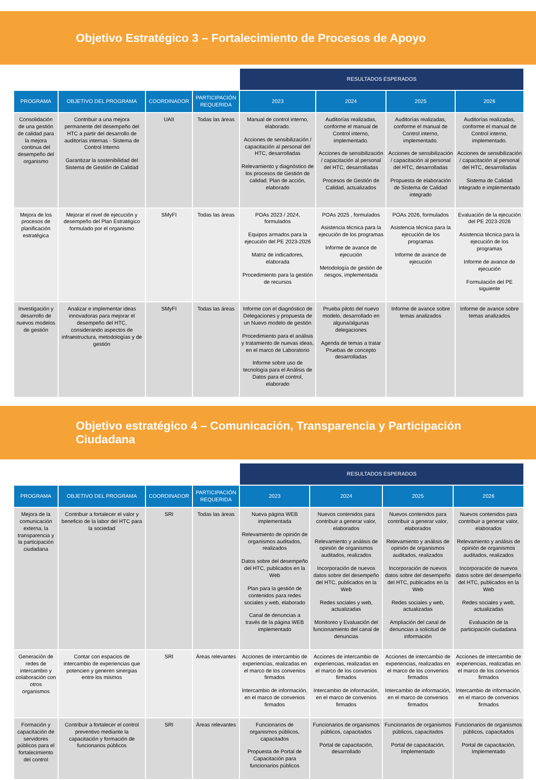Objetivo Estratégico 3 – Fortalecimiento de Procesos de Apoyo
| | | | | RESULTADOS ESPERADOS | | | |
| --- | --- | --- | --- | --- | --- | --- | --- |
| PROGRAMA | OBJETIVO DEL PROGRAMA | COORDINADOR | PARTICIPACIÓN REQUERIDA | 2023 | 2024 | 2025 | 2026 |
| Consolidación de una gestión de calidad para la mejora continua del desempeño del organismo | Contribuir a una mejora permanente del desempeño del HTC a partir del desarrollo de auditorías internas - Sistema de Control Interno Garantizar la sostenibilidad del Sistema de Gestión de Calidad | UAII | Todas las áreas | Manual de control interno, elaborado. Acciones de sensibilización / capacitación al personal del HTC, desarrolladas Relevamiento y diagnóstico de los procesos de Gestión de calidad. Plan de acción, elaborado | Auditorías realizadas, conforme el manual de Control interno, implementado. Acciones de sensibilización / capacitación al personal del HTC, desarrolladas Procesos de Gestión de Calidad, actualizados | Auditorías realizadas, conforme el manual de Control interno, implementado. Acciones de sensibilización / capacitación al personal del HTC, desarrolladas Propuesta de elaboración de Sistema de Calidad integrado | Auditorías realizadas, conforme el manual de Control interno, implementado. Acciones de sensibilización / capacitación al personal del HTC, desarrolladas Sistema de Calidad integrado e implementado |
| Mejora de los procesos de planificación estratégica | Mejorar el nivel de ejecución y desempeño del Plan Estratégico formulado por el organismo | SMyFI | Todas las áreas | POAs 2023 / 2024, formulados Equipos armados para la ejecución del PE 2023-2026 Matriz de indicadores, elaborada Procedimiento para la gestión de recursos | POAs 2025 , formulados Asistencia técnica para la ejecución de los programas Informe de avance de ejecución Metodología de gestión de riesgos, implementada | POAs 2026, formulados Asistencia técnica para la ejecución de los programas Informe de avance de ejecución | Evaluación de la ejecución del PE 2023-2026 Asistencia técnica para la ejecución de los programas Informe de avance de ejecución Formulación del PE siguiente |
| Investigación y desarrollo de nuevos modelos de gestión | Analizar e implementar ideas innovadoras para mejorar el desempeño del HTC, considerando aspectos de infraestructura, metodologías y de gestión | SMyFI | Todas las áreas | Informe con el diagnóstico de Delegaciones y propuesta de un Nuevo modelo de gestión Procedimiento para el análisis y tratamiento de nuevas ideas, en el marco de Laboratorio Informe sobre uso de tecnología para el Análisis de Datos para el control, elaborado | Prueba piloto del nuevo modelo, desarrollado en alguna/algunas delegaciones Agenda de temas a tratar Pruebas de concepto desarrolladas | Informe de avance sobre temas analizados | Informe de avance sobre temas analizados |
Objetivo estratégico 4 – Comunicación, Transparencia y Participación
Ciudadana
| | | | | RESULTADOS ESPERADOS | | | |
| --- | --- | --- | --- | --- | --- | --- | --- |
| PROGRAMA | OBJETIVO DEL PROGRAMA | COORDINADOR | PARTICIPACIÓN REQUERIDA | 2023 | 2024 | 2025 | 2026 |
| Mejora de la comunicación externa, la transparencia y la participación ciudadana | Contribuir a fortalecer el valor y beneficio de la labor del HTC para la sociedad | SRI | Todas las áreas | Nueva página WEB implementada Relevamiento de opinión de organismos auditados, realizados Datos sobre del desempeño del HTC, publicados en la Web Plan para la gestión de contenidos para redes sociales y web, elaborado Canal de denuncias a través de la página WEB implementado | Nuevos contenidos para contribuir a generar valor, elaborados Relevamiento y análisis de opinión de organismos auditados, realizados Incorporación de nuevos datos sobre del desempeño del HTC, publicados en la Web Redes sociales y web, actualizadas Monitoreo y Evaluación del funcionamiento del canal de denuncias | Nuevos contenidos para contribuir a generar valor, elaborados Relevamiento y análisis de opinión de organismos auditados, realizados Incorporación de nuevos datos sobre del desempeño del HTC, publicados en la Web Redes sociales y web, actualizadas Ampliación del canal de denuncias a solicitud de información | Nuevos contenidos para contribuir a generar valor, elaborados Relevamiento y análisis de opinión de organismos auditados, realizados Incorporación de nuevos datos sobre del desempeño del HTC, publicados en la Web Redes sociales y web, actualizadas Evaluación de la participación ciudadana |
| Generación de redes de intercambio y colaboración con otros organismos | Contar con espacios de intercambio de experiencias que potencien y generen sinergias entre los mismos | SRI | Áreas relevantes | Acciones de intercambio de experiencias, realizadas en el marco de los convenios firmados Intercambio de información, en el marco de convenios firmados | Acciones de intercambio de experiencias, realizadas en el marco de los convenios firmados Intercambio de información, en el marco de convenios firmados | Acciones de intercambio de experiencias, realizadas en el marco de los convenios firmados Intercambio de información, en el marco de convenios firmados | Acciones de intercambio de experiencias, realizadas en el marco de los convenios firmados Intercambio de información, en el marco de convenios firmados |
| Formación y capacitación de servidores públicos para el fortalecimiento del control | Contribuir a fortalecer el control preventivo mediante la capacitación y formación de funcionarios públicos | SRI | Áreas relevantes | Funcionarios de organismos públicos, capacitados Propuesta de Portal de Capacitación para funcionarios públicos | Funcionarios de organismos públicos, capacitados Portal de capacitación, desarrollado | Funcionarios de organismos públicos, capacitados Portal de capacitación, Implementado | Funcionarios de organismos públicos, capacitados Portal de capacitación, Implementado |